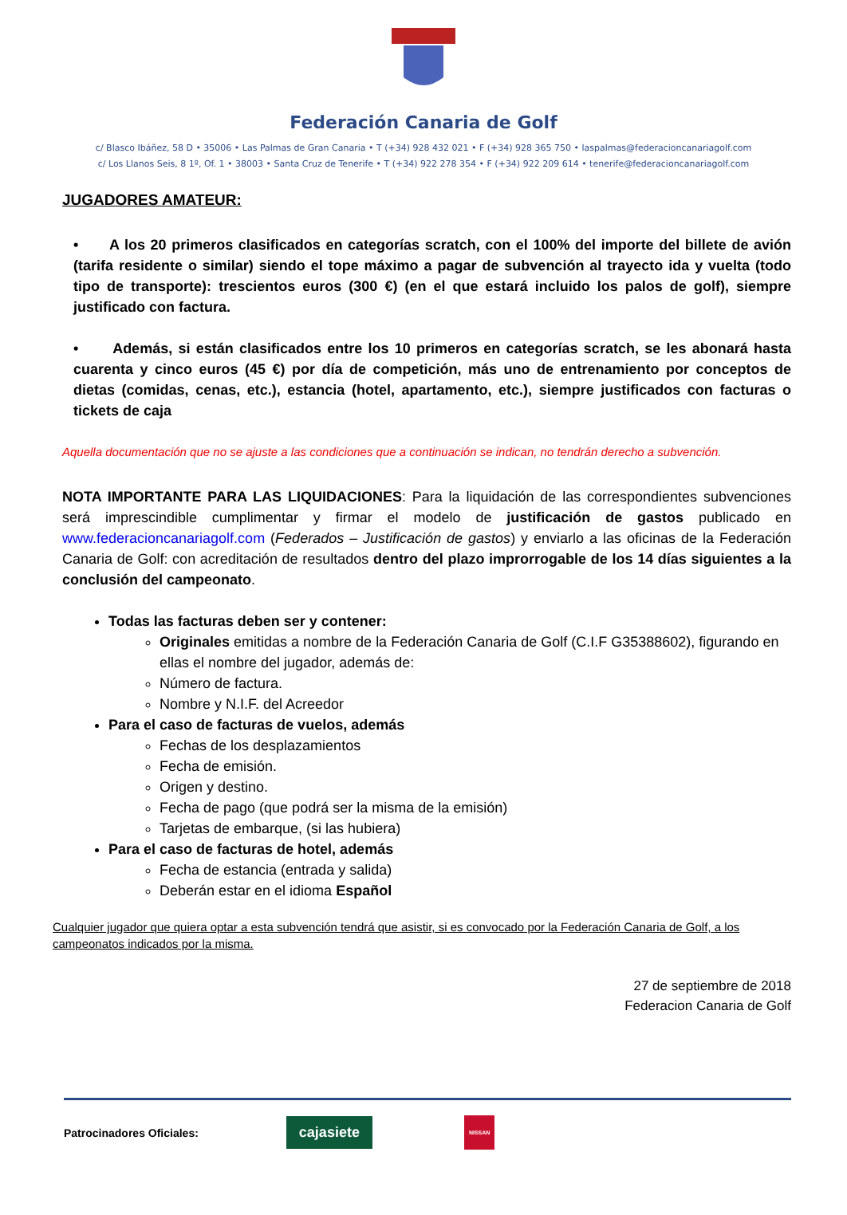Federación Canaria de Golf
c/ Blasco Ibáñez, 58 D • 35006 • Las Palmas de Gran Canaria • T (+34) 928 432 021 • F (+34) 928 365 750 • laspalmas@federacioncanariagolf.com
c/ Los Llanos Seis, 8 1º, Of. 1 • 38003 • Santa Cruz de Tenerife • T (+34) 922 278 354 • F (+34) 922 209 614 • tenerife@federacioncanariagolf.com
JUGADORES AMATEUR:
• A los 20 primeros clasificados en categorías scratch, con el 100% del importe del billete de avión (tarifa residente o similar) siendo el tope máximo a pagar de subvención al trayecto ida y vuelta (todo tipo de transporte): trescientos euros (300 €) (en el que estará incluido los palos de golf), siempre justificado con factura.
• Además, si están clasificados entre los 10 primeros en categorías scratch, se les abonará hasta cuarenta y cinco euros (45 €) por día de competición, más uno de entrenamiento por conceptos de dietas (comidas, cenas, etc.), estancia (hotel, apartamento, etc.), siempre justificados con facturas o tickets de caja
Aquella documentación que no se ajuste a las condiciones que a continuación se indican, no tendrán derecho a subvención.
NOTA IMPORTANTE PARA LAS LIQUIDACIONES: Para la liquidación de las correspondientes subvenciones será imprescindible cumplimentar y firmar el modelo de justificación de gastos publicado en www.federacioncanariagolf.com (Federados – Justificación de gastos) y enviarlo a las oficinas de la Federación Canaria de Golf: con acreditación de resultados dentro del plazo improrrogable de los 14 días siguientes a la conclusión del campeonato.
Todas las facturas deben ser y contener:
Originales emitidas a nombre de la Federación Canaria de Golf (C.I.F G35388602), figurando en ellas el nombre del jugador, además de:
Número de factura.
Nombre y N.I.F. del Acreedor
Para el caso de facturas de vuelos, además
Fechas de los desplazamientos
Fecha de emisión.
Origen y destino.
Fecha de pago (que podrá ser la misma de la emisión)
Tarjetas de embarque, (si las hubiera)
Para el caso de facturas de hotel, además
Fecha de estancia (entrada y salida)
Deberán estar en el idioma Español
Cualquier jugador que quiera optar a esta subvención tendrá que asistir, si es convocado por la Federación Canaria de Golf, a los campeonatos indicados por la misma.
27 de septiembre de 2018
Federacion Canaria de Golf
Patrocinadores Oficiales: cajasiete NISSAN